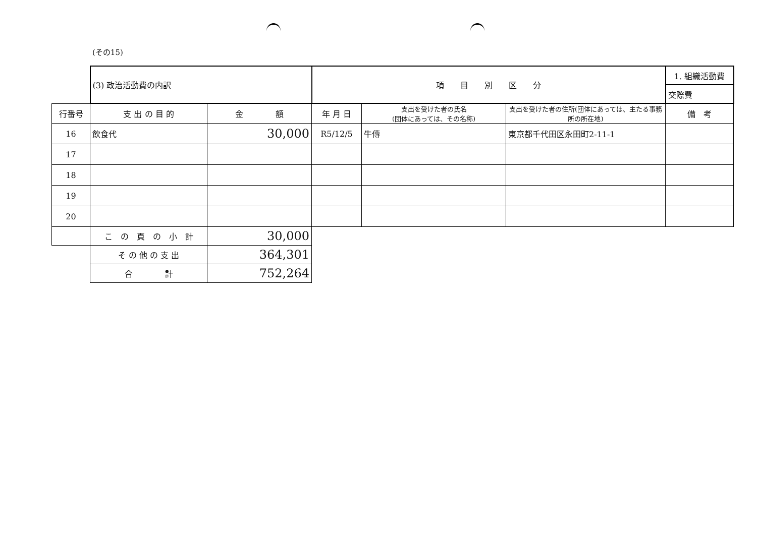(その15)
| | (3) 政治活動費の内訳 | | 項 目 別 区 分 | | | 1. 組織活動費 |
| | | | | | | 交際費 |
| 行番号 | 支 出 の 目 的 | 金 額 | 年 月 日 | 支出を受けた者の氏名 (団体にあっては、その名称) | 支出を受けた者の住所(団体にあっては、主たる事務所の所在地) | 備 考 |
| 16 | 飲食代 | 30,000 | R5/12/5 | 牛傳 | 東京都千代田区永田町2-11-1 | |
| 17 | | | | | | |
| 18 | | | | | | |
| 19 | | | | | | |
| 20 | | | | | | |
| | こ の 頁 の 小 計 | 30,000 | | | | |
| | そ の 他 の 支 出 | 364,301 | | | | |
| | 合 計 | 752,264 | | | | |